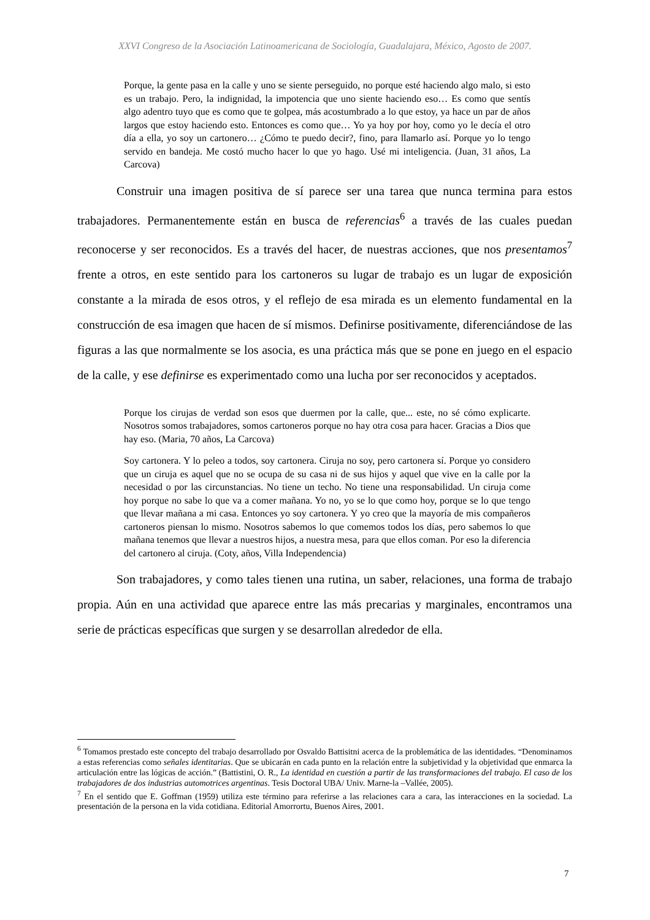XXVI Congreso de la Asociación Latinoamericana de Sociología, Guadalajara, México, Agosto de 2007.
Porque, la gente pasa en la calle y uno se siente perseguido, no porque esté haciendo algo malo, si esto es un trabajo. Pero, la indignidad, la impotencia que uno siente haciendo eso… Es como que sentís algo adentro tuyo que es como que te golpea, más acostumbrado a lo que estoy, ya hace un par de años largos que estoy haciendo esto. Entonces es como que… Yo ya hoy por hoy, como yo le decía el otro día a ella, yo soy un cartonero… ¿Cómo te puedo decir?, fino, para llamarlo así. Porque yo lo tengo servido en bandeja. Me costó mucho hacer lo que yo hago. Usé mi inteligencia. (Juan, 31 años, La Carcova)
Construir una imagen positiva de sí parece ser una tarea que nunca termina para estos trabajadores. Permanentemente están en busca de referencias<sup>6</sup> a través de las cuales puedan reconocerse y ser reconocidos. Es a través del hacer, de nuestras acciones, que nos presentamos<sup>7</sup> frente a otros, en este sentido para los cartoneros su lugar de trabajo es un lugar de exposición constante a la mirada de esos otros, y el reflejo de esa mirada es un elemento fundamental en la construcción de esa imagen que hacen de sí mismos. Definirse positivamente, diferenciándose de las figuras a las que normalmente se los asocia, es una práctica más que se pone en juego en el espacio de la calle, y ese definirse es experimentado como una lucha por ser reconocidos y aceptados.
Porque los cirujas de verdad son esos que duermen por la calle, que... este, no sé cómo explicarte. Nosotros somos trabajadores, somos cartoneros porque no hay otra cosa para hacer. Gracias a Dios que hay eso. (Maria, 70 años, La Carcova)
Soy cartonera. Y lo peleo a todos, soy cartonera. Ciruja no soy, pero cartonera sí. Porque yo considero que un ciruja es aquel que no se ocupa de su casa ni de sus hijos y aquel que vive en la calle por la necesidad o por las circunstancias. No tiene un techo. No tiene una responsabilidad. Un ciruja come hoy porque no sabe lo que va a comer mañana. Yo no, yo se lo que como hoy, porque se lo que tengo que llevar mañana a mi casa. Entonces yo soy cartonera. Y yo creo que la mayoría de mis compañeros cartoneros piensan lo mismo. Nosotros sabemos lo que comemos todos los días, pero sabemos lo que mañana tenemos que llevar a nuestros hijos, a nuestra mesa, para que ellos coman. Por eso la diferencia del cartonero al ciruja. (Coty, años, Villa Independencia)
Son trabajadores, y como tales tienen una rutina, un saber, relaciones, una forma de trabajo propia. Aún en una actividad que aparece entre las más precarias y marginales, encontramos una serie de prácticas específicas que surgen y se desarrollan alrededor de ella.
<sup>6</sup> Tomamos prestado este concepto del trabajo desarrollado por Osvaldo Battisitni acerca de la problemática de las identidades. “Denominamos a estas referencias como señales identitarias. Que se ubicarán en cada punto en la relación entre la subjetividad y la objetividad que enmarca la articulación entre las lógicas de acción.” (Battistini, O. R., La identidad en cuestión a partir de las transformaciones del trabajo. El caso de los trabajadores de dos industrias automotrices argentinas. Tesis Doctoral UBA/ Univ. Marne-la –Vallée, 2005).
<sup>7</sup> En el sentido que E. Goffman (1959) utiliza este término para referirse a las relaciones cara a cara, las interacciones en la sociedad. La presentación de la persona en la vida cotidiana. Editorial Amorrortu, Buenos Aires, 2001.
7